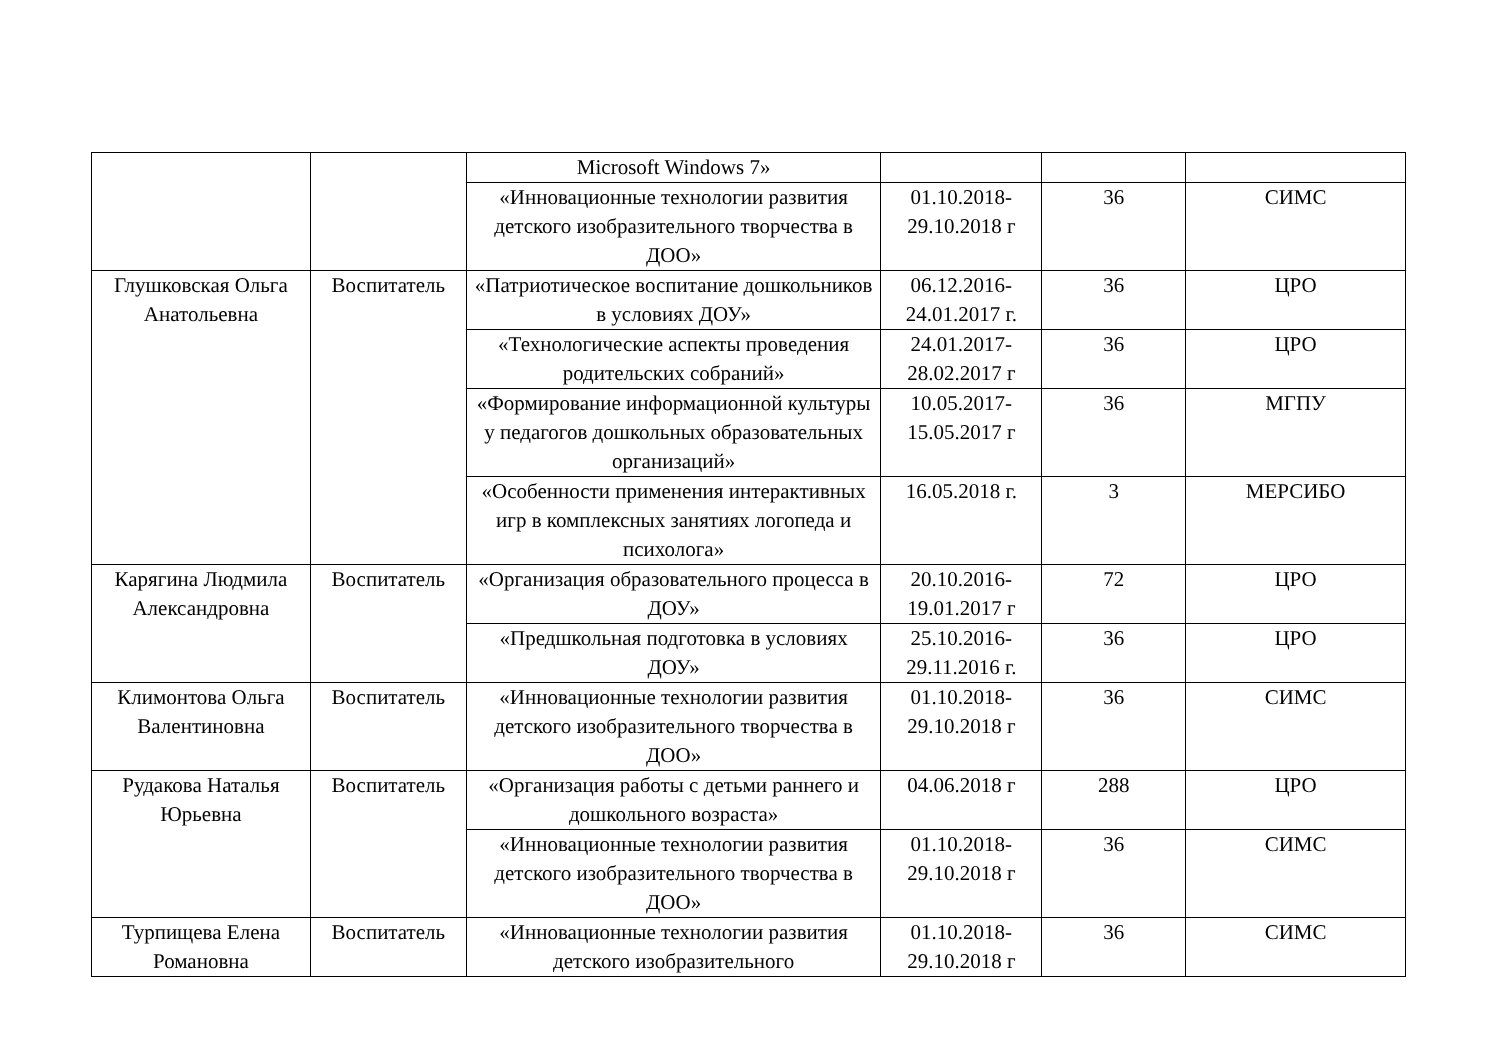| | | Microsoft Windows 7» | | | |
| | | «Инновационные технологии развития детского изобразительного творчества в ДОО» | 01.10.2018-29.10.2018 г | 36 | СИМС |
| Глушковская Ольга Анатольевна | Воспитатель | «Патриотическое воспитание дошкольников в условиях ДОУ» | 06.12.2016-24.01.2017 г. | 36 | ЦРО |
| | | «Технологические аспекты проведения родительских собраний» | 24.01.2017-28.02.2017 г | 36 | ЦРО |
| | | «Формирование информационной культуры у педагогов дошкольных образовательных организаций» | 10.05.2017-15.05.2017 г | 36 | МГПУ |
| | | «Особенности применения интерактивных игр в комплексных занятиях логопеда и психолога» | 16.05.2018 г. | 3 | МЕРСИБО |
| Карягина Людмила Александровна | Воспитатель | «Организация образовательного процесса в ДОУ» | 20.10.2016-19.01.2017 г | 72 | ЦРО |
| | | «Предшкольная подготовка в условиях ДОУ» | 25.10.2016-29.11.2016 г. | 36 | ЦРО |
| Климонтова Ольга Валентиновна | Воспитатель | «Инновационные технологии развития детского изобразительного творчества в ДОО» | 01.10.2018-29.10.2018 г | 36 | СИМС |
| Рудакова Наталья Юрьевна | Воспитатель | «Организация работы с детьми раннего и дошкольного возраста» | 04.06.2018 г | 288 | ЦРО |
| | | «Инновационные технологии развития детского изобразительного творчества в ДОО» | 01.10.2018-29.10.2018 г | 36 | СИМС |
| Турпищева Елена Романовна | Воспитатель | «Инновационные технологии развития детского изобразительного | 01.10.2018-29.10.2018 г | 36 | СИМС |